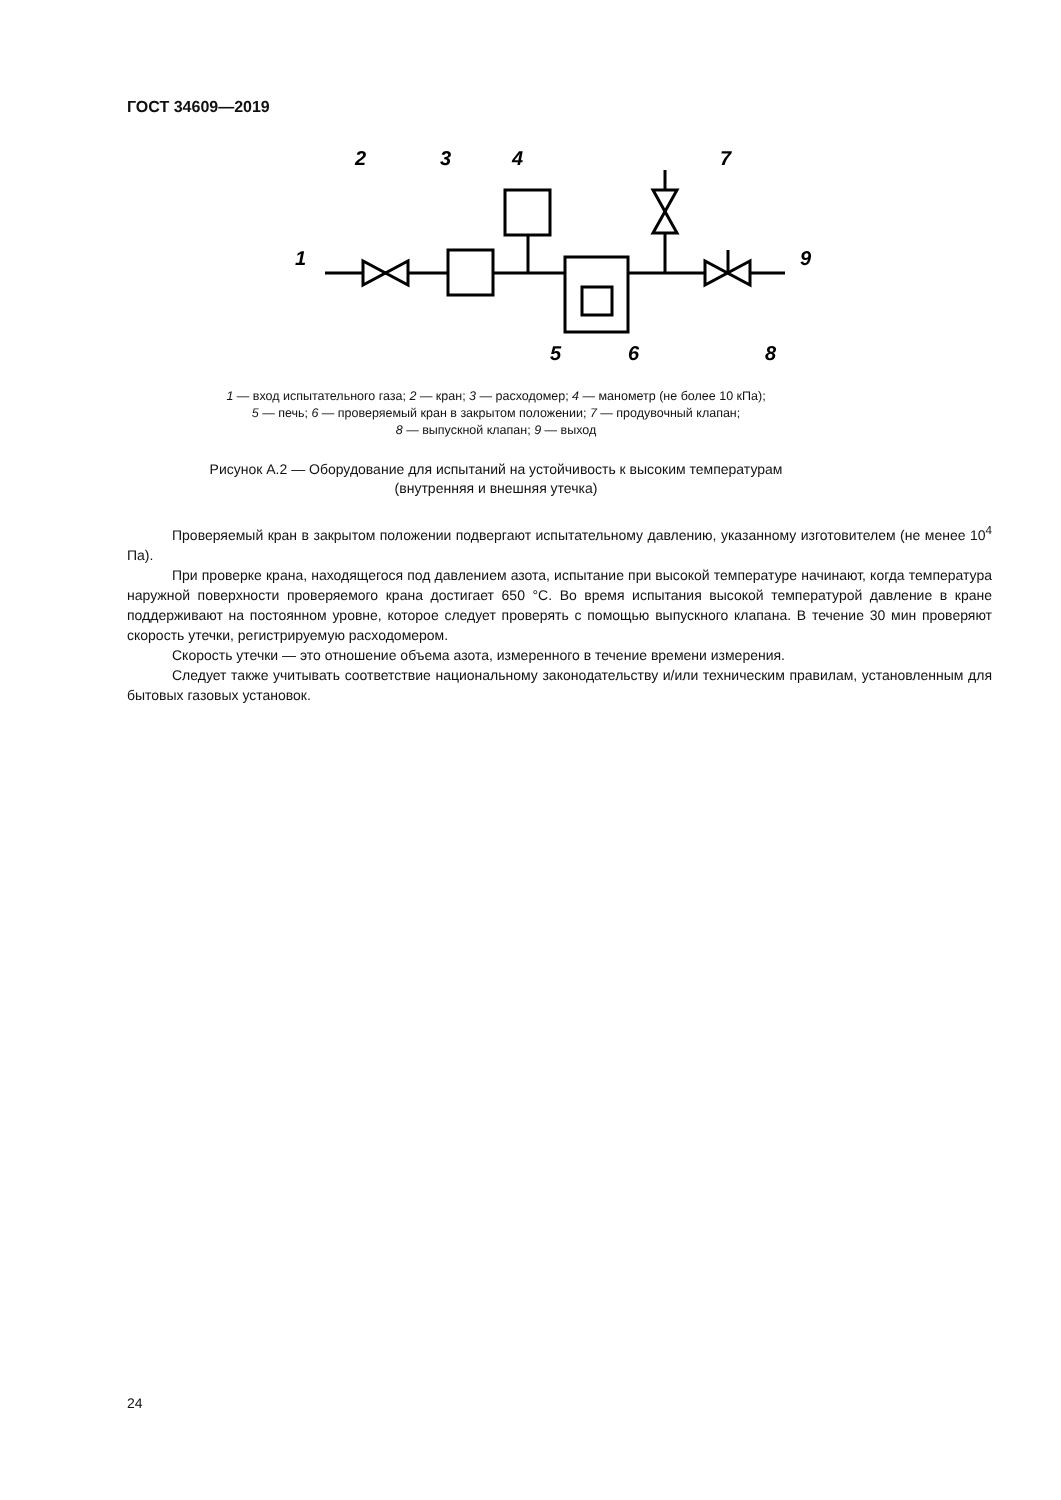ГОСТ 34609—2019
1
2
3
4
5
6
7
8
9
1 — вход испытательного газа; 2 — кран; 3 — расходомер; 4 — манометр (не более 10 кПа);
5 — печь; 6 — проверяемый кран в закрытом положении; 7 — продувочный клапан;
8 — выпускной клапан; 9 — выход
Рисунок А.2 — Оборудование для испытаний на устойчивость к высоким температурам
(внутренняя и внешняя утечка)
Проверяемый кран в закрытом положении подвергают испытательному давлению, указанному изготовителем (не менее 10<sup>4</sup> Па).
При проверке крана, находящегося под давлением азота, испытание при высокой температуре начинают, когда температура наружной поверхности проверяемого крана достигает 650 °С. Во время испытания высокой температурой давление в кране поддерживают на постоянном уровне, которое следует проверять с помощью выпускного клапана. В течение 30 мин проверяют скорость утечки, регистрируемую расходомером.
Скорость утечки — это отношение объема азота, измеренного в течение времени измерения.
Следует также учитывать соответствие национальному законодательству и/или техническим правилам, установленным для бытовых газовых установок.
24